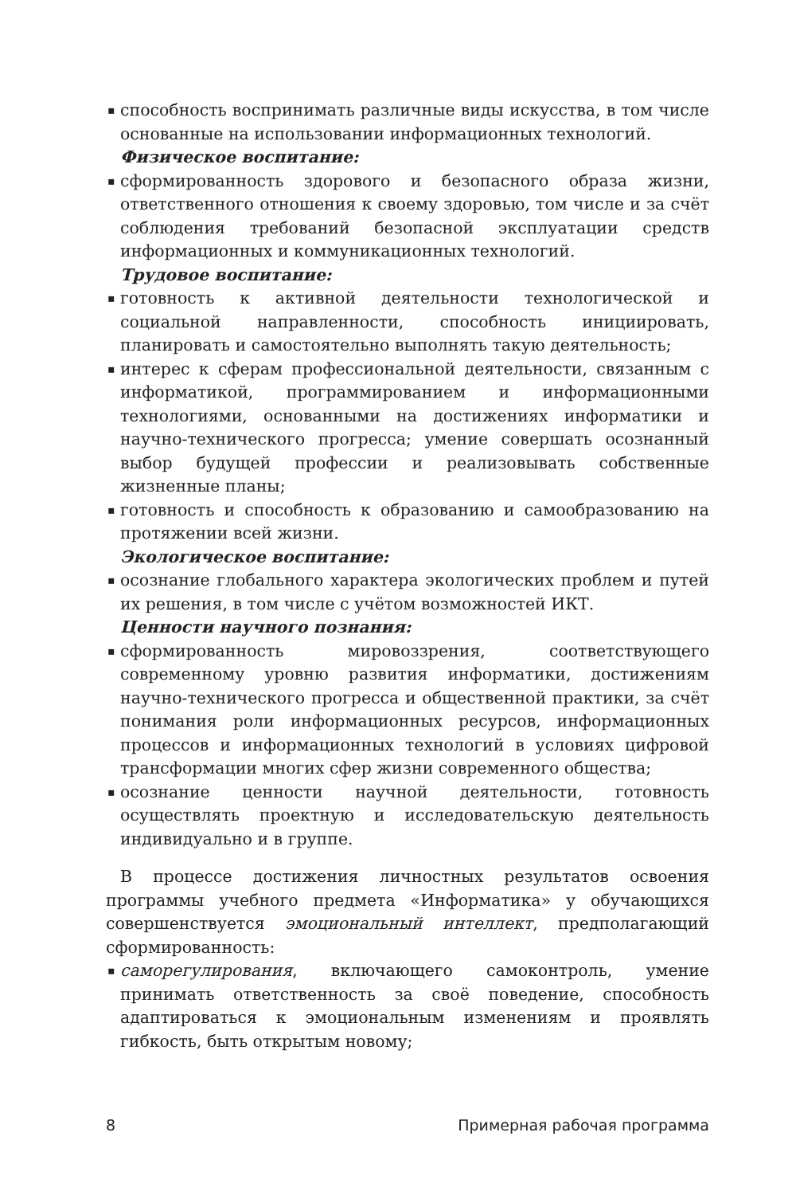▪ способность воспринимать различные виды искусства, в том числе основанные на использовании информационных технологий.
Физическое воспитание:
▪ сформированность здорового и безопасного образа жизни, ответственного отношения к своему здоровью, том числе и за счёт соблюдения требований безопасной эксплуатации средств информационных и коммуникационных технологий.
Трудовое воспитание:
▪ готовность к активной деятельности технологической и социальной направленности, способность инициировать, планировать и самостоятельно выполнять такую деятельность;
▪ интерес к сферам профессиональной деятельности, связанным с информатикой, программированием и информационными технологиями, основанными на достижениях информатики и научно-технического прогресса; умение совершать осознанный выбор будущей профессии и реализовывать собственные жизненные планы;
▪ готовность и способность к образованию и самообразованию на протяжении всей жизни.
Экологическое воспитание:
▪ осознание глобального характера экологических проблем и путей их решения, в том числе с учётом возможностей ИКТ.
Ценности научного познания:
▪ сформированность мировоззрения, соответствующего современному уровню развития информатики, достижениям научно-технического прогресса и общественной практики, за счёт понимания роли информационных ресурсов, информационных процессов и информационных технологий в условиях цифровой трансформации многих сфер жизни современного общества;
▪ осознание ценности научной деятельности, готовность осуществлять проектную и исследовательскую деятельность индивидуально и в группе.
В процессе достижения личностных результатов освоения программы учебного предмета «Информатика» у обучающихся совершенствуется эмоциональный интеллект, предполагающий сформированность:
▪ саморегулирования, включающего самоконтроль, умение принимать ответственность за своё поведение, способность адаптироваться к эмоциональным изменениям и проявлять гибкость, быть открытым новому;
8 Примерная рабочая программа